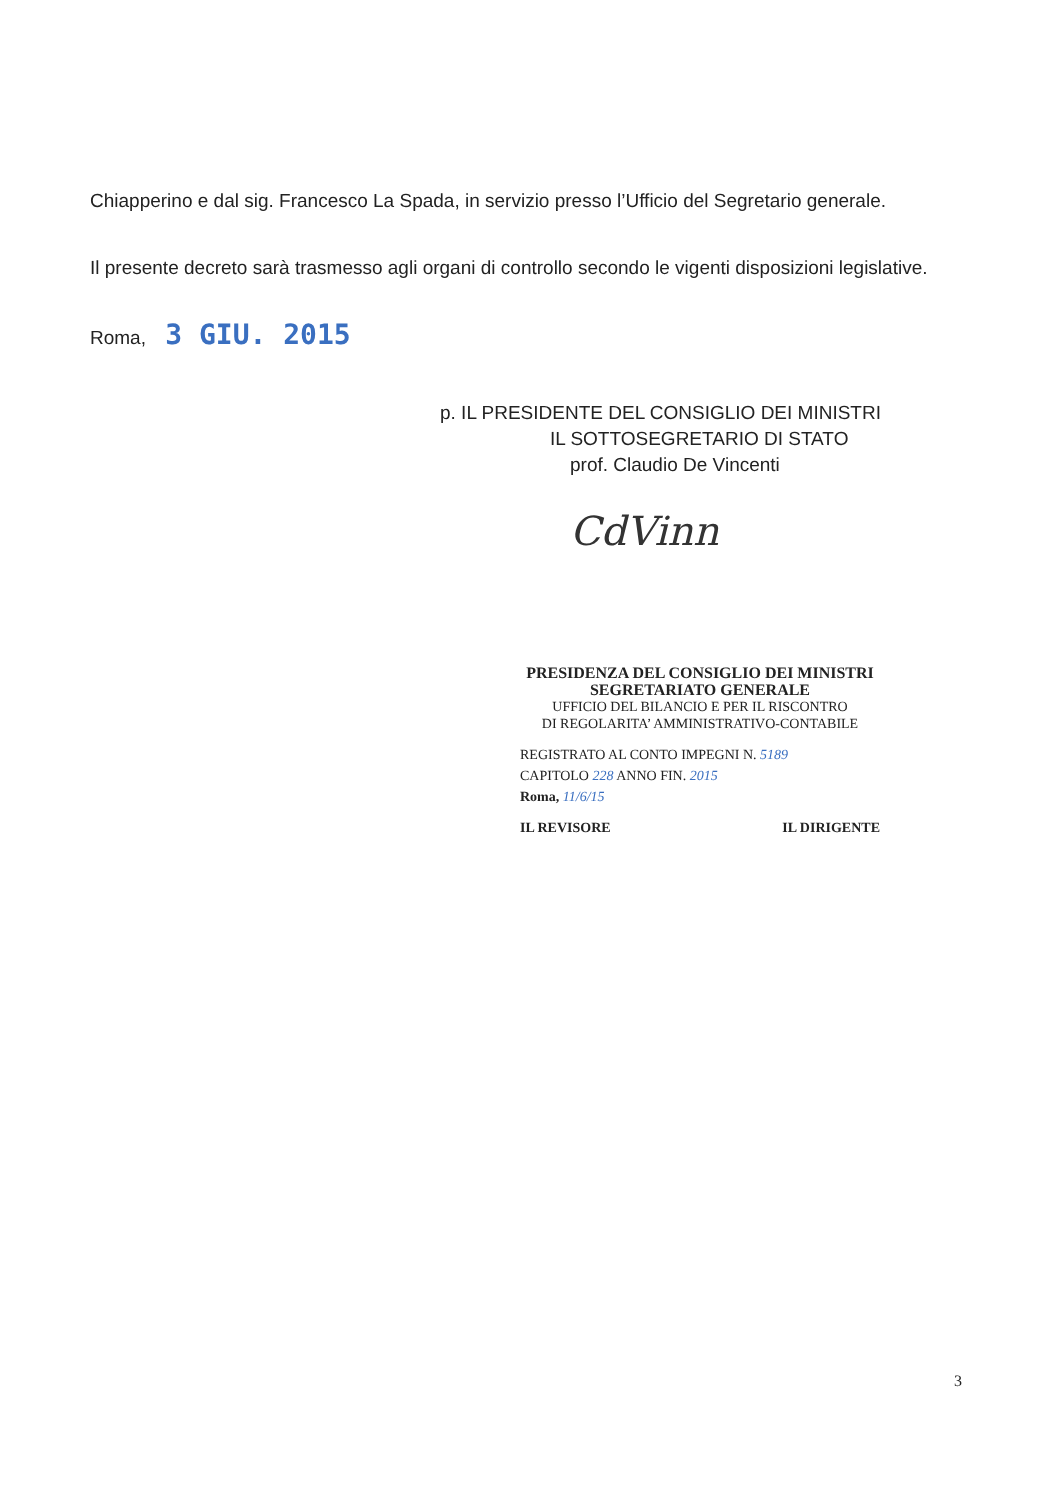Chiapperino e dal sig. Francesco La Spada, in servizio presso l’Ufficio del Segretario generale.
Il presente decreto sarà trasmesso agli organi di controllo secondo le vigenti disposizioni legislative.
Roma, 3 GIU. 2015
p. IL PRESIDENTE DEL CONSIGLIO DEI MINISTRI
IL SOTTOSEGRETARIO DI STATO
prof. Claudio De Vincenti
CdVinn
PRESIDENZA DEL CONSIGLIO DEI MINISTRI
SEGRETARIATO GENERALE
UFFICIO DEL BILANCIO E PER IL RISCONTRO
DI REGOLARITA’ AMMINISTRATIVO-CONTABILE
REGISTRATO AL CONTO IMPEGNI N. 5189
CAPITOLO 228 ANNO FIN. 2015
Roma, 11/6/15
IL REVISORE IL DIRIGENTE
3